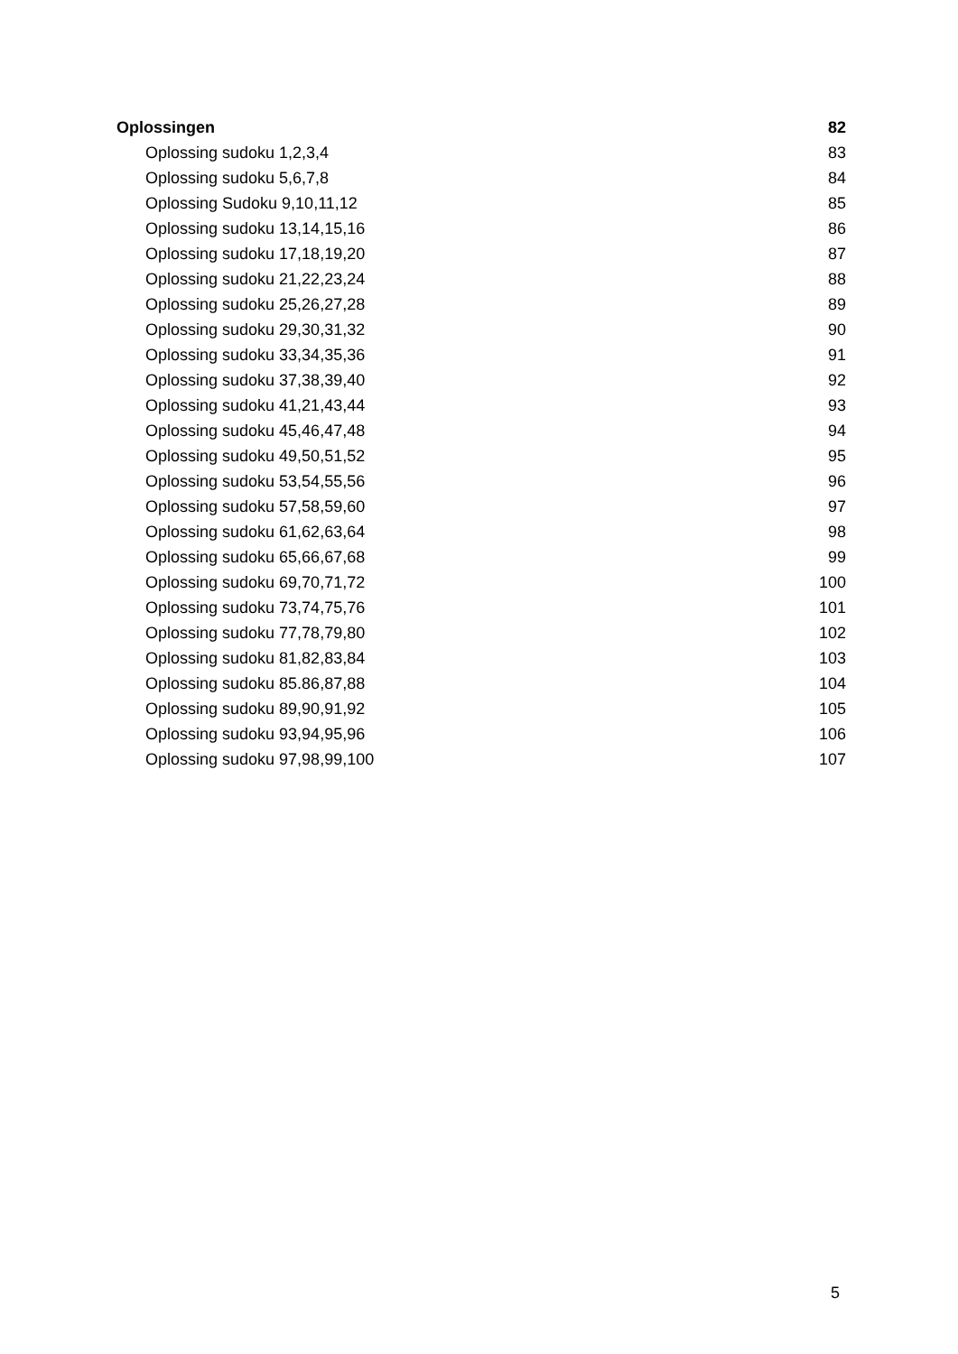Oplossingen 82
Oplossing sudoku 1,2,3,4 83
Oplossing sudoku 5,6,7,8 84
Oplossing Sudoku 9,10,11,12 85
Oplossing sudoku 13,14,15,16 86
Oplossing sudoku 17,18,19,20 87
Oplossing sudoku 21,22,23,24 88
Oplossing sudoku 25,26,27,28 89
Oplossing sudoku 29,30,31,32 90
Oplossing sudoku 33,34,35,36 91
Oplossing sudoku 37,38,39,40 92
Oplossing sudoku 41,21,43,44 93
Oplossing sudoku 45,46,47,48 94
Oplossing sudoku 49,50,51,52 95
Oplossing sudoku 53,54,55,56 96
Oplossing sudoku 57,58,59,60 97
Oplossing sudoku 61,62,63,64 98
Oplossing sudoku 65,66,67,68 99
Oplossing sudoku 69,70,71,72 100
Oplossing sudoku 73,74,75,76 101
Oplossing sudoku 77,78,79,80 102
Oplossing sudoku 81,82,83,84 103
Oplossing sudoku 85.86,87,88 104
Oplossing sudoku 89,90,91,92 105
Oplossing sudoku 93,94,95,96 106
Oplossing sudoku 97,98,99,100 107
5